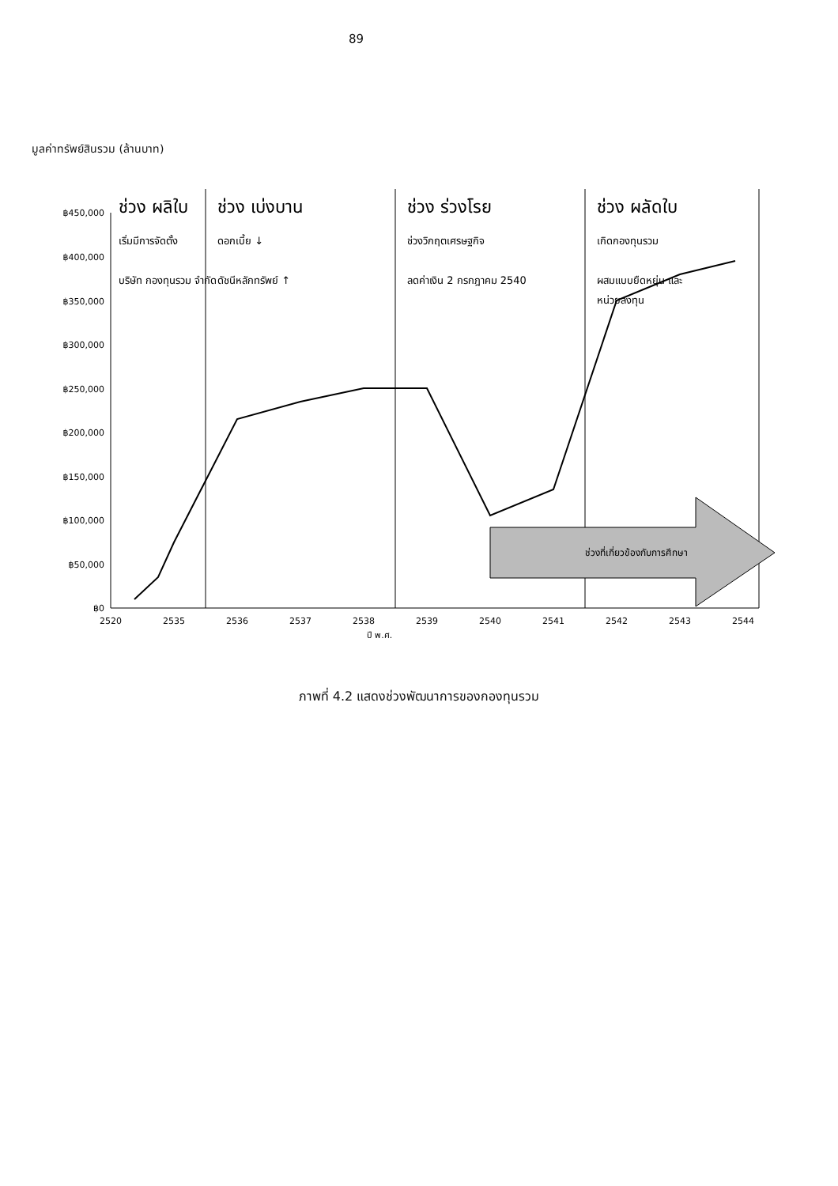89
มูลค่าทรัพย์สินรวม (ล้านบาท)
฿0
฿50,000
฿100,000
฿150,000
฿200,000
฿250,000
฿300,000
฿350,000
฿400,000
฿450,000
2520
2535
2536
2537
2538
2539
2540
2541
2542
2543
2544
ปี พ.ศ.
ช่วงที่เกี่ยวข้องกับการศึกษา
ช่วง ผลิใบ
ช่วง เบ่งบาน
ช่วง ร่วงโรย
ช่วง ผลัดใบ
เริ่มมีการจัดตั้ง
บริษัท กองทุนรวม จำกัด
ดอกเบี้ย ↓
ดัชนีหลักทรัพย์ ↑
ช่วงวิกฤตเศรษฐกิจ
ลดค่าเงิน 2 กรกฎาคม 2540
เกิดกองทุนรวม
ผสมแบบยืดหยุ่น และ
หน่วยลงทุน
ภาพที่ 4.2 แสดงช่วงพัฒนาการของกองทุนรวม